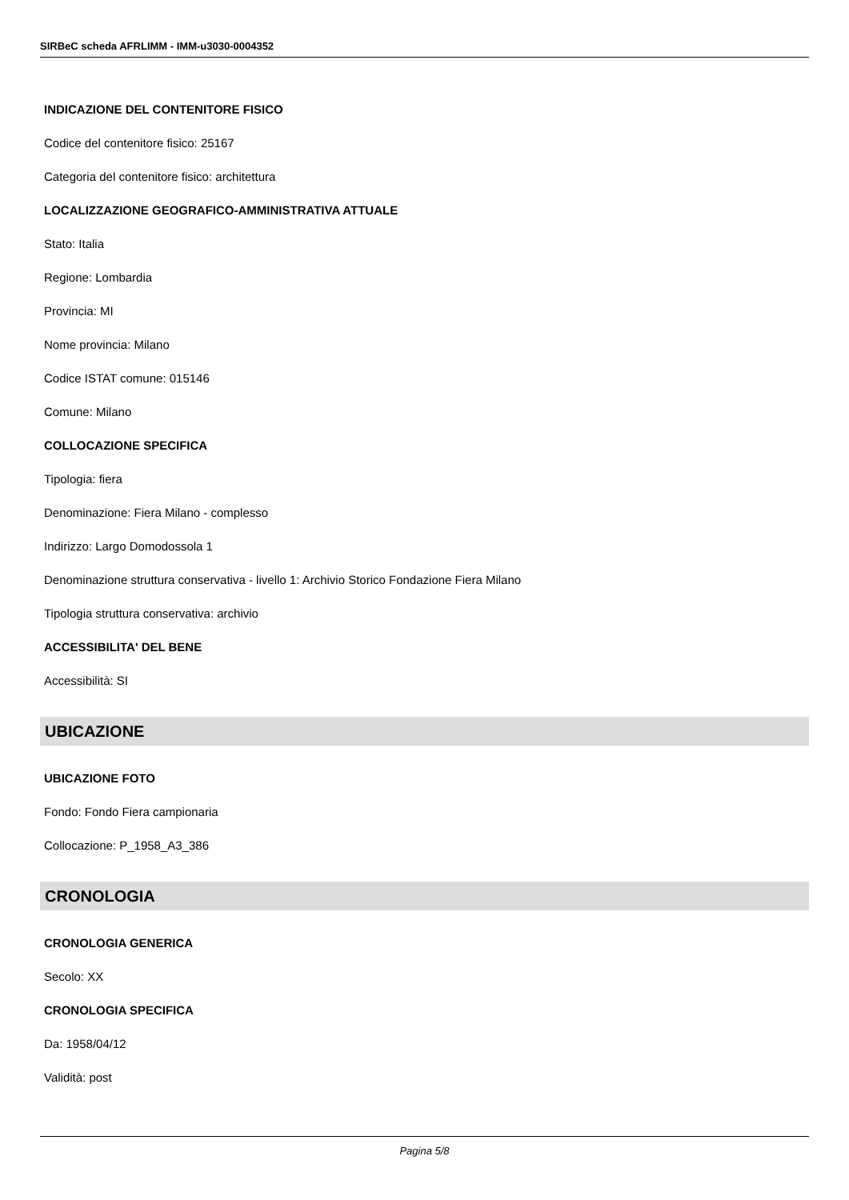SIRBeC scheda AFRLIMM - IMM-u3030-0004352
INDICAZIONE DEL CONTENITORE FISICO
Codice del contenitore fisico: 25167
Categoria del contenitore fisico: architettura
LOCALIZZAZIONE GEOGRAFICO-AMMINISTRATIVA ATTUALE
Stato: Italia
Regione: Lombardia
Provincia: MI
Nome provincia: Milano
Codice ISTAT comune: 015146
Comune: Milano
COLLOCAZIONE SPECIFICA
Tipologia: fiera
Denominazione: Fiera Milano - complesso
Indirizzo: Largo Domodossola 1
Denominazione struttura conservativa - livello 1: Archivio Storico Fondazione Fiera Milano
Tipologia struttura conservativa: archivio
ACCESSIBILITA' DEL BENE
Accessibilità: SI
UBICAZIONE
UBICAZIONE FOTO
Fondo: Fondo Fiera campionaria
Collocazione: P_1958_A3_386
CRONOLOGIA
CRONOLOGIA GENERICA
Secolo: XX
CRONOLOGIA SPECIFICA
Da: 1958/04/12
Validità: post
Pagina 5/8